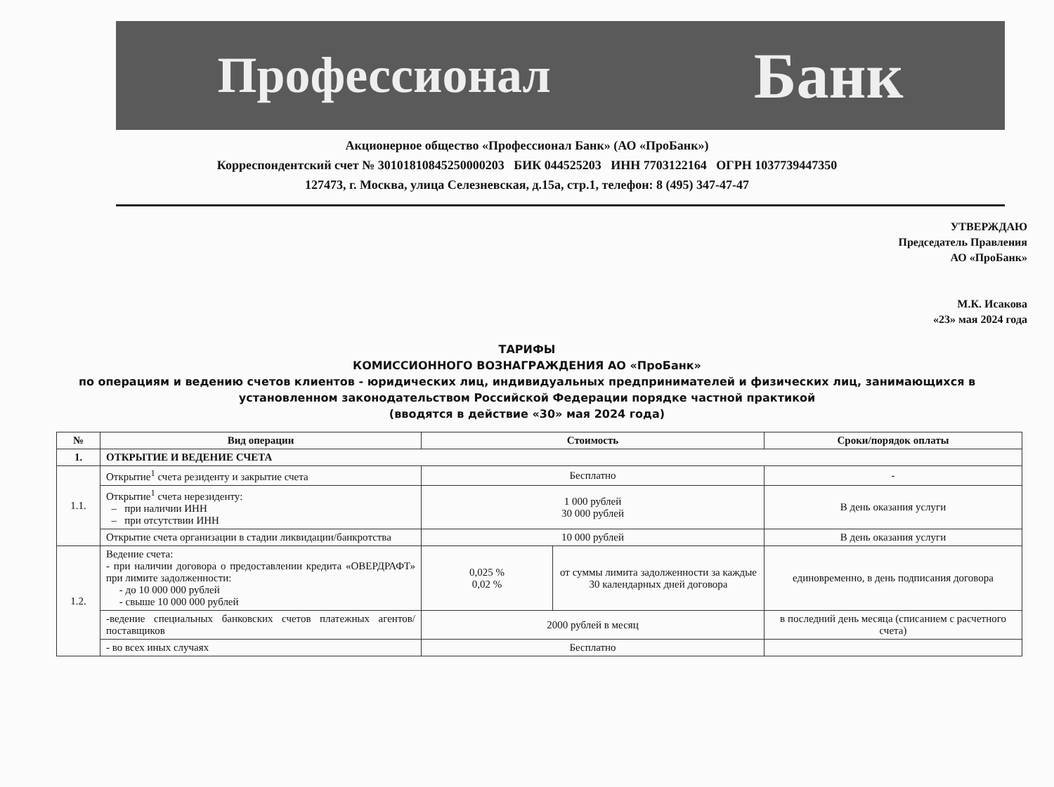Профессионал Банк
Акционерное общество «Профессионал Банк» (АО «ПроБанк»)
Корреспондентский счет № 30101810845250000203 БИК 044525203 ИНН 7703122164 ОГРН 1037739447350
127473, г. Москва, улица Селезневская, д.15а, стр.1, телефон: 8 (495) 347-47-47
УТВЕРЖДАЮ
Председатель Правления
АО «ПроБанк»
М.К. Исакова
«23» мая 2024 года
ТАРИФЫ
КОМИССИОННОГО ВОЗНАГРАЖДЕНИЯ АО «ПроБанк»
по операциям и ведению счетов клиентов - юридических лиц, индивидуальных предпринимателей и физических лиц, занимающихся в
установленном законодательством Российской Федерации порядке частной практикой
(вводятся в действие «30» мая 2024 года)
| № | Вид операции | Стоимость | | Сроки/порядок оплаты |
| --- | --- | --- | --- | --- |
| 1. | ОТКРЫТИЕ И ВЕДЕНИЕ СЧЕТА | | | |
| 1.1. | Открытие<sup>1</sup> счета резиденту и закрытие счета | Бесплатно | | - |
| | Открытие<sup>1</sup> счета нерезиденту: – при наличии ИНН – при отсутствии ИНН | 1 000 рублей 30 000 рублей | | В день оказания услуги |
| | Открытие счета организации в стадии ликвидации/банкротства | 10 000 рублей | | В день оказания услуги |
| 1.2. | Ведение счета: - при наличии договора о предоставлении кредита «ОВЕРДРАФТ» при лимите задолженности: - до 10 000 000 рублей - свыше 10 000 000 рублей | 0,025 % 0,02 % | от суммы лимита задолженности за каждые 30 календарных дней договора | единовременно, в день подписания договора |
| | -ведение специальных банковских счетов платежных агентов/поставщиков | 2000 рублей в месяц | | в последний день месяца (списанием с расчетного счета) |
| | - во всех иных случаях | Бесплатно | | |